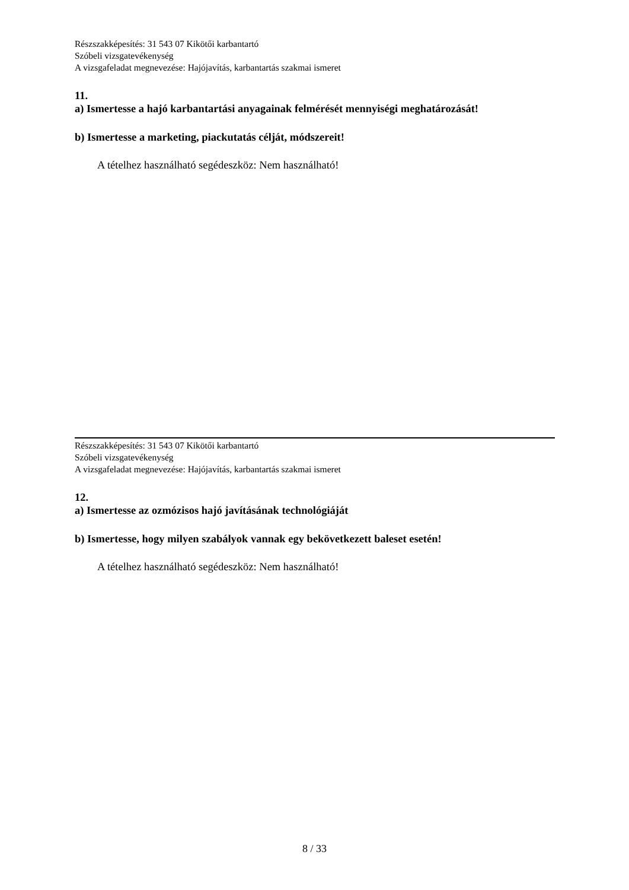Részszakképesítés: 31 543 07 Kikötői karbantartó
Szóbeli vizsgatevékenység
A vizsgafeladat megnevezése: Hajójavítás, karbantartás szakmai ismeret
11.
a) Ismertesse a hajó karbantartási anyagainak felmérését mennyiségi meghatározását!
b) Ismertesse a marketing, piackutatás célját, módszereit!
A tételhez használható segédeszköz: Nem használható!
Részszakképesítés: 31 543 07 Kikötői karbantartó
Szóbeli vizsgatevékenység
A vizsgafeladat megnevezése: Hajójavítás, karbantartás szakmai ismeret
12.
a) Ismertesse az ozmózisos hajó javításának technológiáját
b) Ismertesse, hogy milyen szabályok vannak egy bekövetkezett baleset esetén!
A tételhez használható segédeszköz: Nem használható!
8 / 33